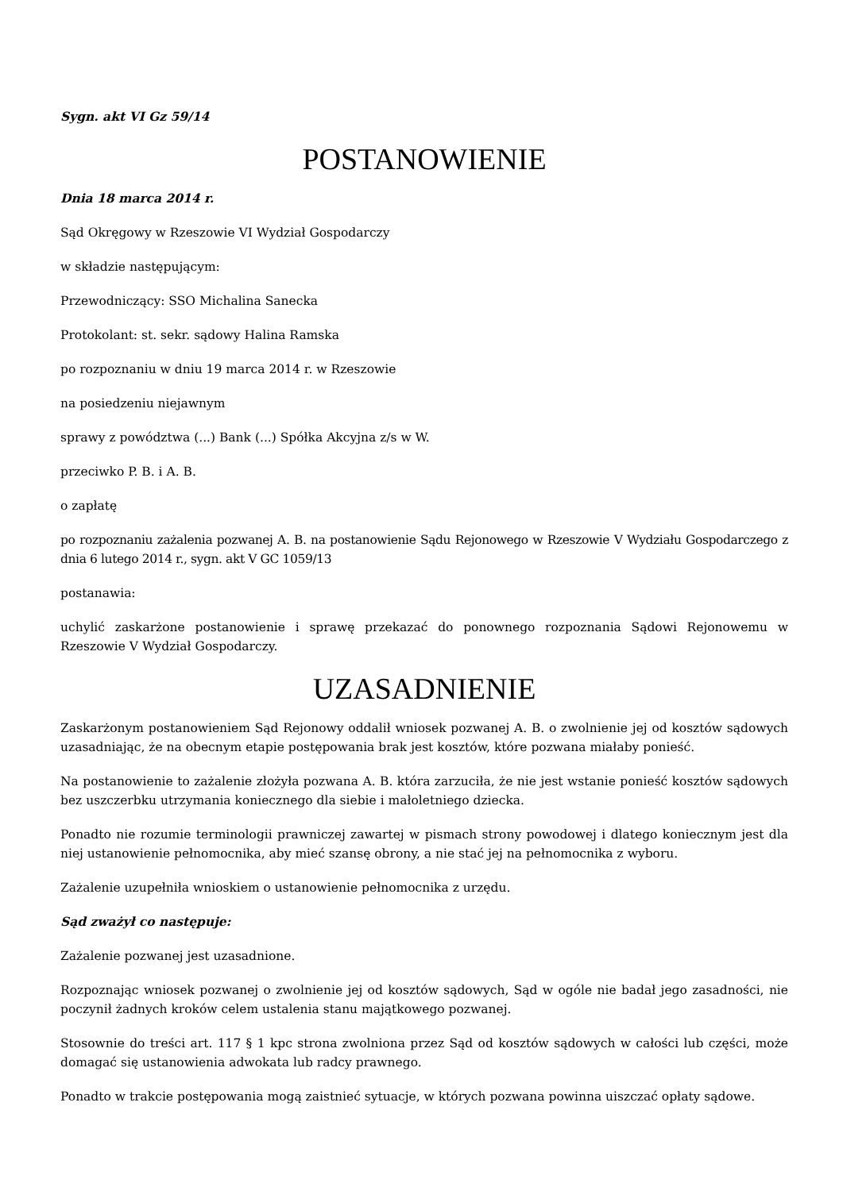Sygn. akt VI Gz 59/14
POSTANOWIENIE
Dnia 18 marca 2014 r.
Sąd Okręgowy w Rzeszowie VI Wydział Gospodarczy
w składzie następującym:
Przewodniczący: SSO Michalina Sanecka
Protokolant: st. sekr. sądowy Halina Ramska
po rozpoznaniu w dniu 19 marca 2014 r. w Rzeszowie
na posiedzeniu niejawnym
sprawy z powództwa (...) Bank (...) Spółka Akcyjna z/s w W.
przeciwko P. B. i A. B.
o zapłatę
po rozpoznaniu zażalenia pozwanej A. B. na postanowienie Sądu Rejonowego w Rzeszowie V Wydziału Gospodarczego z dnia 6 lutego 2014 r., sygn. akt V GC 1059/13
postanawia:
uchylić zaskarżone postanowienie i sprawę przekazać do ponownego rozpoznania Sądowi Rejonowemu w Rzeszowie V Wydział Gospodarczy.
UZASADNIENIE
Zaskarżonym postanowieniem Sąd Rejonowy oddalił wniosek pozwanej A. B. o zwolnienie jej od kosztów sądowych uzasadniając, że na obecnym etapie postępowania brak jest kosztów, które pozwana miałaby ponieść.
Na postanowienie to zażalenie złożyła pozwana A. B. która zarzuciła, że nie jest wstanie ponieść kosztów sądowych bez uszczerbku utrzymania koniecznego dla siebie i małoletniego dziecka.
Ponadto nie rozumie terminologii prawniczej zawartej w pismach strony powodowej i dlatego koniecznym jest dla niej ustanowienie pełnomocnika, aby mieć szansę obrony, a nie stać jej na pełnomocnika z wyboru.
Zażalenie uzupełniła wnioskiem o ustanowienie pełnomocnika z urzędu.
Sąd zważył co następuje:
Zażalenie pozwanej jest uzasadnione.
Rozpoznając wniosek pozwanej o zwolnienie jej od kosztów sądowych, Sąd w ogóle nie badał jego zasadności, nie poczynił żadnych kroków celem ustalenia stanu majątkowego pozwanej.
Stosownie do treści art. 117 § 1 kpc strona zwolniona przez Sąd od kosztów sądowych w całości lub części, może domagać się ustanowienia adwokata lub radcy prawnego.
Ponadto w trakcie postępowania mogą zaistnieć sytuacje, w których pozwana powinna uiszczać opłaty sądowe.